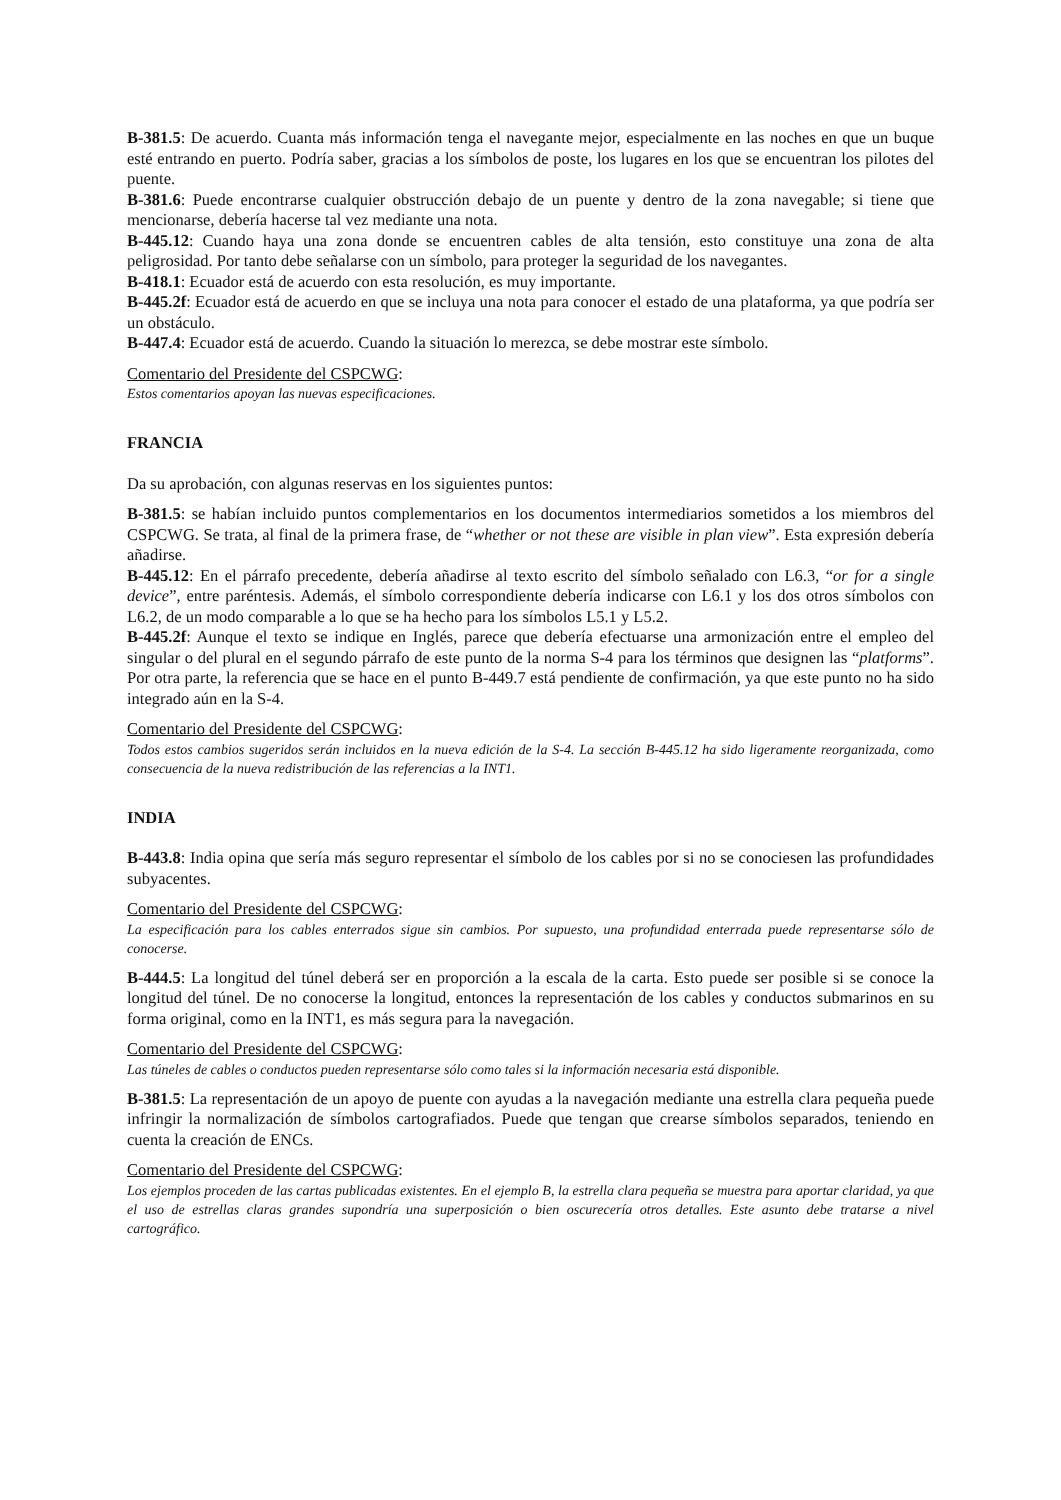B-381.5: De acuerdo. Cuanta más información tenga el navegante mejor, especialmente en las noches en que un buque esté entrando en puerto. Podría saber, gracias a los símbolos de poste, los lugares en los que se encuentran los pilotes del puente.
B-381.6: Puede encontrarse cualquier obstrucción debajo de un puente y dentro de la zona navegable; si tiene que mencionarse, debería hacerse tal vez mediante una nota.
B-445.12: Cuando haya una zona donde se encuentren cables de alta tensión, esto constituye una zona de alta peligrosidad. Por tanto debe señalarse con un símbolo, para proteger la seguridad de los navegantes.
B-418.1: Ecuador está de acuerdo con esta resolución, es muy importante.
B-445.2f: Ecuador está de acuerdo en que se incluya una nota para conocer el estado de una plataforma, ya que podría ser un obstáculo.
B-447.4: Ecuador está de acuerdo. Cuando la situación lo merezca, se debe mostrar este símbolo.
Comentario del Presidente del CSPCWG:
Estos comentarios apoyan las nuevas especificaciones.
FRANCIA
Da su aprobación, con algunas reservas en los siguientes puntos:
B-381.5: se habían incluido puntos complementarios en los documentos intermediarios sometidos a los miembros del CSPCWG. Se trata, al final de la primera frase, de “whether or not these are visible in plan view”. Esta expresión debería añadirse.
B-445.12: En el párrafo precedente, debería añadirse al texto escrito del símbolo señalado con L6.3, “or for a single device”, entre paréntesis. Además, el símbolo correspondiente debería indicarse con L6.1 y los dos otros símbolos con L6.2, de un modo comparable a lo que se ha hecho para los símbolos L5.1 y L5.2.
B-445.2f: Aunque el texto se indique en Inglés, parece que debería efectuarse una armonización entre el empleo del singular o del plural en el segundo párrafo de este punto de la norma S-4 para los términos que designen las “platforms”. Por otra parte, la referencia que se hace en el punto B-449.7 está pendiente de confirmación, ya que este punto no ha sido integrado aún en la S-4.
Comentario del Presidente del CSPCWG:
Todos estos cambios sugeridos serán incluidos en la nueva edición de la S-4. La sección B-445.12 ha sido ligeramente reorganizada, como consecuencia de la nueva redistribución de las referencias a la INT1.
INDIA
B-443.8: India opina que sería más seguro representar el símbolo de los cables por si no se conociesen las profundidades subyacentes.
Comentario del Presidente del CSPCWG:
La especificación para los cables enterrados sigue sin cambios. Por supuesto, una profundidad enterrada puede representarse sólo de conocerse.
B-444.5: La longitud del túnel deberá ser en proporción a la escala de la carta. Esto puede ser posible si se conoce la longitud del túnel. De no conocerse la longitud, entonces la representación de los cables y conductos submarinos en su forma original, como en la INT1, es más segura para la navegación.
Comentario del Presidente del CSPCWG:
Las túneles de cables o conductos pueden representarse sólo como tales si la información necesaria está disponible.
B-381.5: La representación de un apoyo de puente con ayudas a la navegación mediante una estrella clara pequeña puede infringir la normalización de símbolos cartografiados. Puede que tengan que crearse símbolos separados, teniendo en cuenta la creación de ENCs.
Comentario del Presidente del CSPCWG:
Los ejemplos proceden de las cartas publicadas existentes. En el ejemplo B, la estrella clara pequeña se muestra para aportar claridad, ya que el uso de estrellas claras grandes supondría una superposición o bien oscurecería otros detalles. Este asunto debe tratarse a nivel cartográfico.